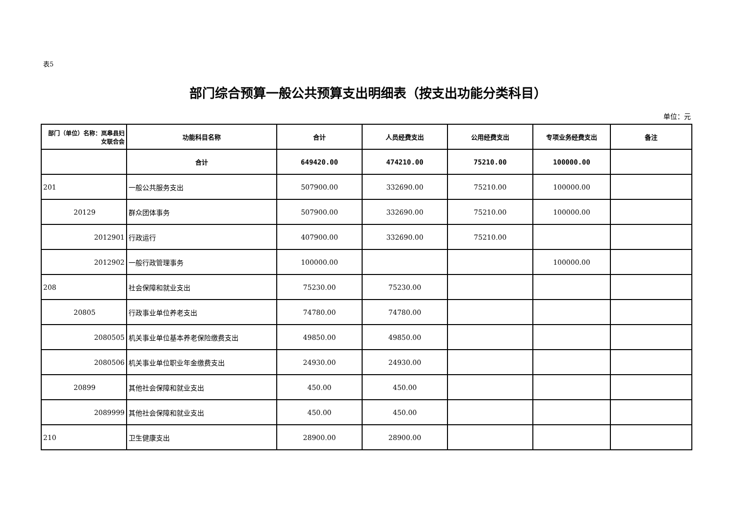表5
部门综合预算一般公共预算支出明细表（按支出功能分类科目）
单位：元
| 部门（单位）名称：岚皋县妇女联合会 | 功能科目名称 | 合计 | 人员经费支出 | 公用经费支出 | 专项业务经费支出 | 备注 |
| --- | --- | --- | --- | --- | --- | --- |
| | 合计 | 649420.00 | 474210.00 | 75210.00 | 100000.00 | |
| 201 | 一般公共服务支出 | 507900.00 | 332690.00 | 75210.00 | 100000.00 | |
| 20129 | 群众团体事务 | 507900.00 | 332690.00 | 75210.00 | 100000.00 | |
| 2012901 | 行政运行 | 407900.00 | 332690.00 | 75210.00 | | |
| 2012902 | 一般行政管理事务 | 100000.00 | | | 100000.00 | |
| 208 | 社会保障和就业支出 | 75230.00 | 75230.00 | | | |
| 20805 | 行政事业单位养老支出 | 74780.00 | 74780.00 | | | |
| 2080505 | 机关事业单位基本养老保险缴费支出 | 49850.00 | 49850.00 | | | |
| 2080506 | 机关事业单位职业年金缴费支出 | 24930.00 | 24930.00 | | | |
| 20899 | 其他社会保障和就业支出 | 450.00 | 450.00 | | | |
| 2089999 | 其他社会保障和就业支出 | 450.00 | 450.00 | | | |
| 210 | 卫生健康支出 | 28900.00 | 28900.00 | | | |